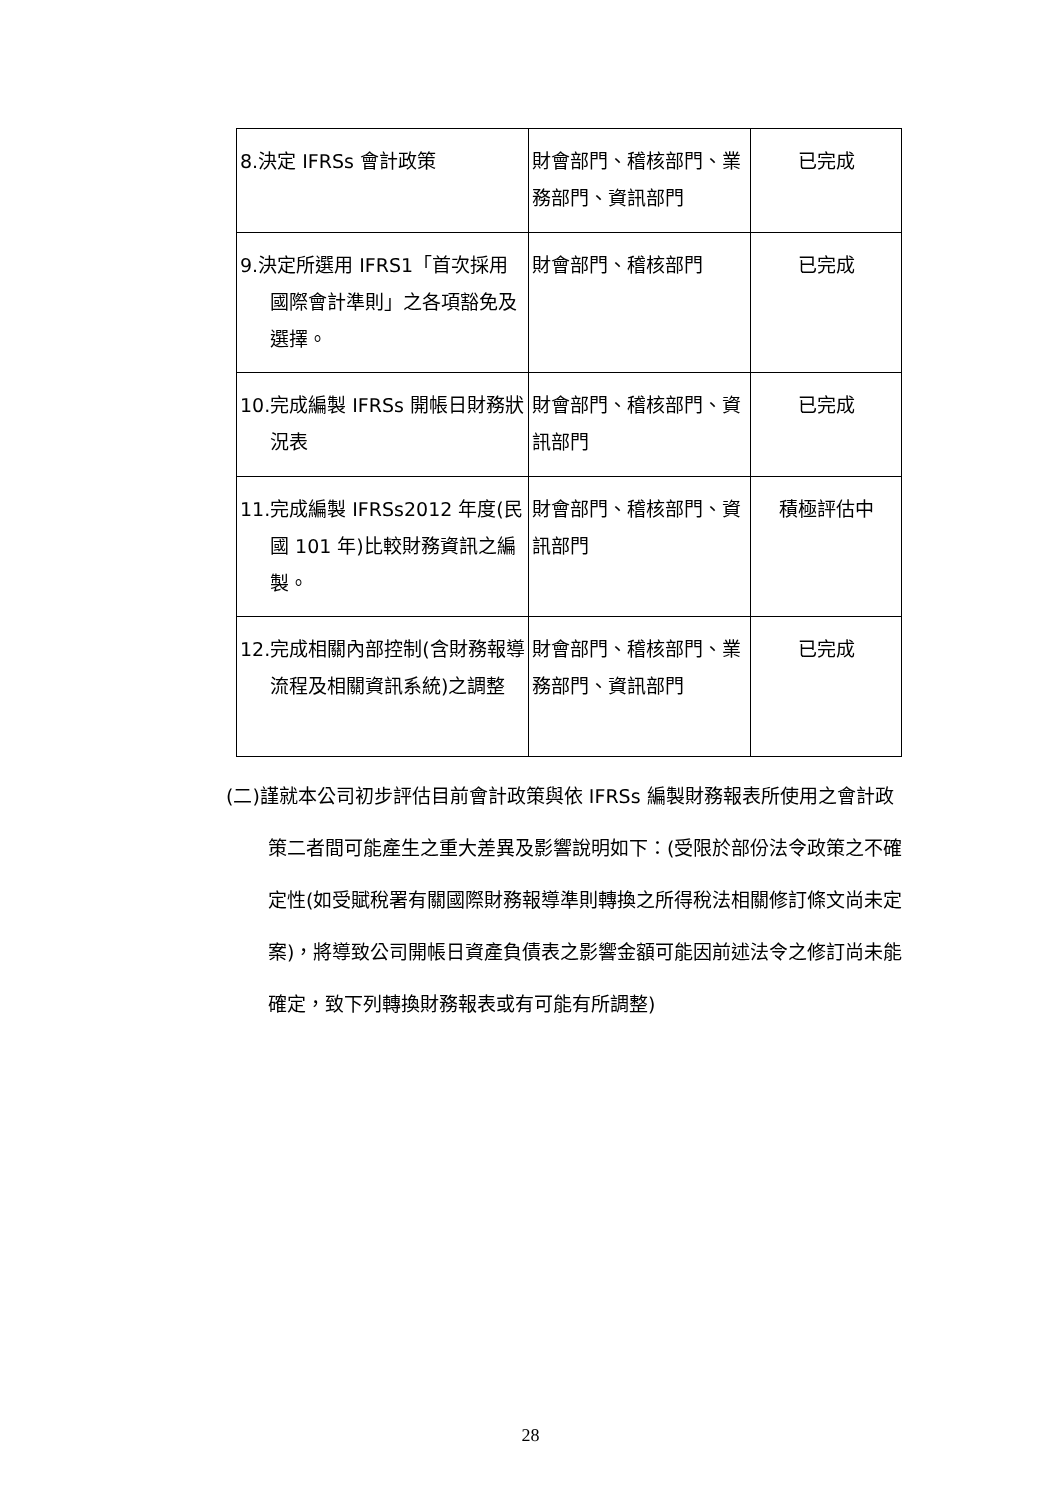| 8.決定 IFRSs 會計政策 | 財會部門、稽核部門、業務部門、資訊部門 | 已完成 |
| 9.決定所選用 IFRS1「首次採用國際會計準則」之各項豁免及選擇。 | 財會部門、稽核部門 | 已完成 |
| 10.完成編製 IFRSs 開帳日財務狀況表 | 財會部門、稽核部門、資訊部門 | 已完成 |
| 11.完成編製 IFRSs2012 年度(民國 101 年)比較財務資訊之編製。 | 財會部門、稽核部門、資訊部門 | 積極評估中 |
| 12.完成相關內部控制(含財務報導流程及相關資訊系統)之調整 | 財會部門、稽核部門、業務部門、資訊部門 | 已完成 |
(二)謹就本公司初步評估目前會計政策與依 IFRSs 編製財務報表所使用之會計政策二者間可能產生之重大差異及影響說明如下：(受限於部份法令政策之不確定性(如受賦稅署有關國際財務報導準則轉換之所得稅法相關修訂條文尚未定案)，將導致公司開帳日資產負債表之影響金額可能因前述法令之修訂尚未能確定，致下列轉換財務報表或有可能有所調整)
28